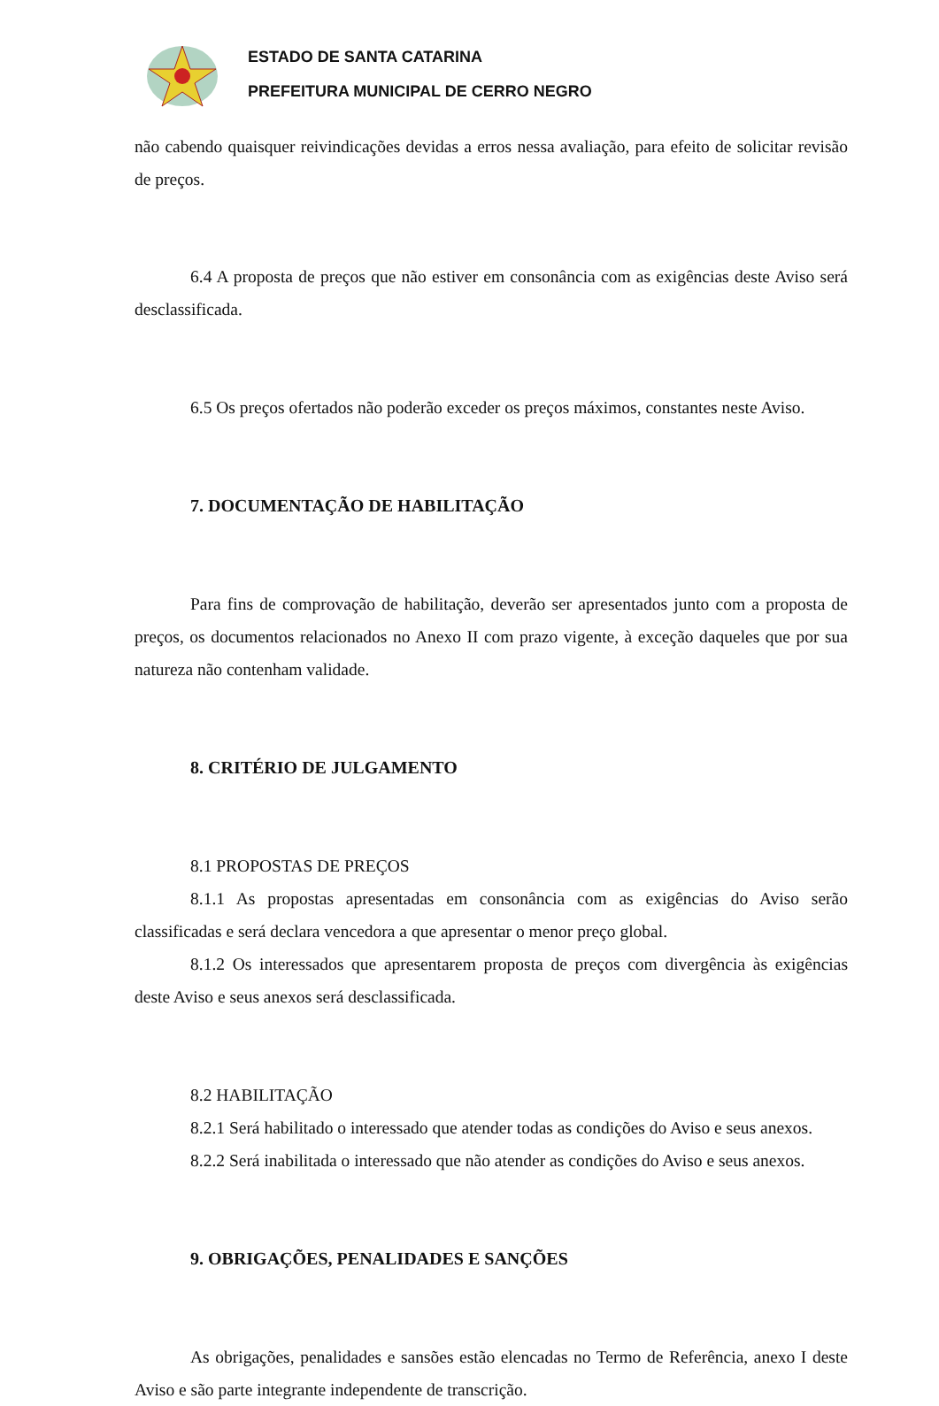ESTADO DE SANTA CATARINA
PREFEITURA MUNICIPAL DE CERRO NEGRO
não cabendo quaisquer reivindicações devidas a erros nessa avaliação, para efeito de solicitar revisão de preços.
6.4 A proposta de preços que não estiver em consonância com as exigências deste Aviso será desclassificada.
6.5 Os preços ofertados não poderão exceder os preços máximos, constantes neste Aviso.
7. DOCUMENTAÇÃO DE HABILITAÇÃO
Para fins de comprovação de habilitação, deverão ser apresentados junto com a proposta de preços, os documentos relacionados no Anexo II com prazo vigente, à exceção daqueles que por sua natureza não contenham validade.
8. CRITÉRIO DE JULGAMENTO
8.1 PROPOSTAS DE PREÇOS
8.1.1 As propostas apresentadas em consonância com as exigências do Aviso serão classificadas e será declara vencedora a que apresentar o menor preço global.
8.1.2 Os interessados que apresentarem proposta de preços com divergência às exigências deste Aviso e seus anexos será desclassificada.
8.2 HABILITAÇÃO
8.2.1 Será habilitado o interessado que atender todas as condições do Aviso e seus anexos.
8.2.2 Será inabilitada o interessado que não atender as condições do Aviso e seus anexos.
9. OBRIGAÇÕES, PENALIDADES E SANÇÕES
As obrigações, penalidades e sansões estão elencadas no Termo de Referência, anexo I deste Aviso e são parte integrante independente de transcrição.